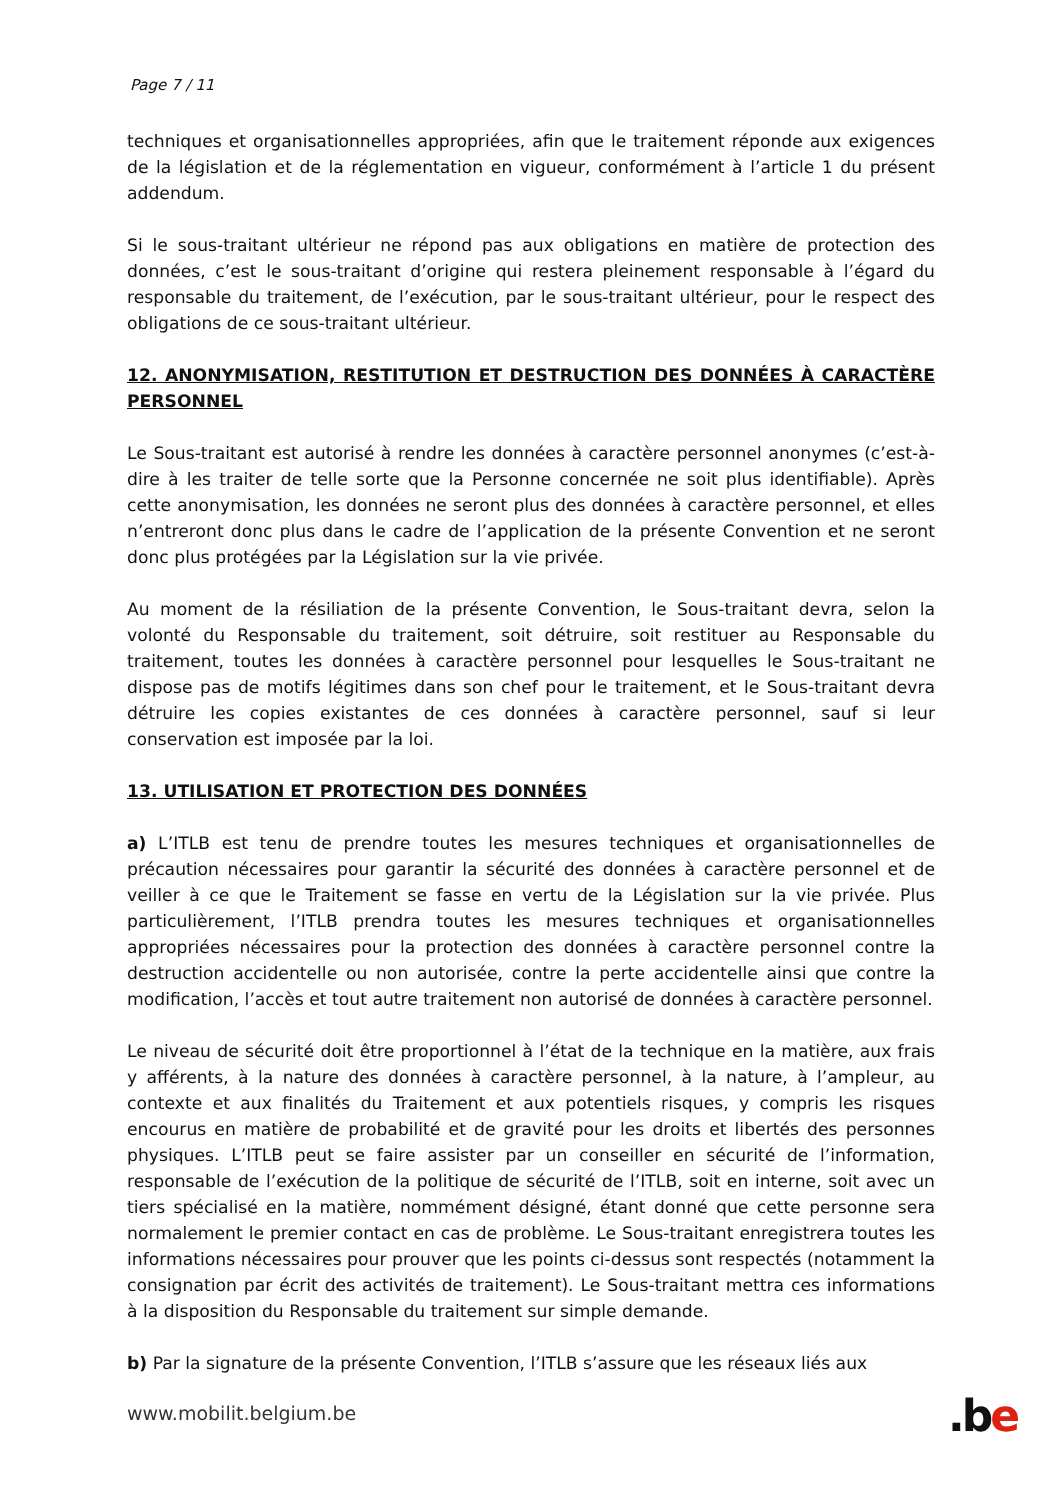Page 7 / 11
techniques et organisationnelles appropriées, afin que le traitement réponde aux exigences de la législation et de la réglementation en vigueur, conformément à l’article 1 du présent addendum.
Si le sous-traitant ultérieur ne répond pas aux obligations en matière de protection des données, c’est le sous-traitant d’origine qui restera pleinement responsable à l’égard du responsable du traitement, de l’exécution, par le sous-traitant ultérieur, pour le respect des obligations de ce sous-traitant ultérieur.
12. ANONYMISATION, RESTITUTION ET DESTRUCTION DES DONNÉES À CARACTÈRE PERSONNEL
Le Sous-traitant est autorisé à rendre les données à caractère personnel anonymes (c’est-à-dire à les traiter de telle sorte que la Personne concernée ne soit plus identifiable). Après cette anonymisation, les données ne seront plus des données à caractère personnel, et elles n’entreront donc plus dans le cadre de l’application de la présente Convention et ne seront donc plus protégées par la Législation sur la vie privée.
Au moment de la résiliation de la présente Convention, le Sous-traitant devra, selon la volonté du Responsable du traitement, soit détruire, soit restituer au Responsable du traitement, toutes les données à caractère personnel pour lesquelles le Sous-traitant ne dispose pas de motifs légitimes dans son chef pour le traitement, et le Sous-traitant devra détruire les copies existantes de ces données à caractère personnel, sauf si leur conservation est imposée par la loi.
13. UTILISATION ET PROTECTION DES DONNÉES
a) L’ITLB est tenu de prendre toutes les mesures techniques et organisationnelles de précaution nécessaires pour garantir la sécurité des données à caractère personnel et de veiller à ce que le Traitement se fasse en vertu de la Législation sur la vie privée. Plus particulièrement, l’ITLB prendra toutes les mesures techniques et organisationnelles appropriées nécessaires pour la protection des données à caractère personnel contre la destruction accidentelle ou non autorisée, contre la perte accidentelle ainsi que contre la modification, l’accès et tout autre traitement non autorisé de données à caractère personnel.
Le niveau de sécurité doit être proportionnel à l’état de la technique en la matière, aux frais y afférents, à la nature des données à caractère personnel, à la nature, à l’ampleur, au contexte et aux finalités du Traitement et aux potentiels risques, y compris les risques encourus en matière de probabilité et de gravité pour les droits et libertés des personnes physiques. L’ITLB peut se faire assister par un conseiller en sécurité de l’information, responsable de l’exécution de la politique de sécurité de l’ITLB, soit en interne, soit avec un tiers spécialisé en la matière, nommément désigné, étant donné que cette personne sera normalement le premier contact en cas de problème. Le Sous-traitant enregistrera toutes les informations nécessaires pour prouver que les points ci-dessus sont respectés (notamment la consignation par écrit des activités de traitement). Le Sous-traitant mettra ces informations à la disposition du Responsable du traitement sur simple demande.
b) Par la signature de la présente Convention, l’ITLB s’assure que les réseaux liés aux
www.mobilit.belgium.be .be